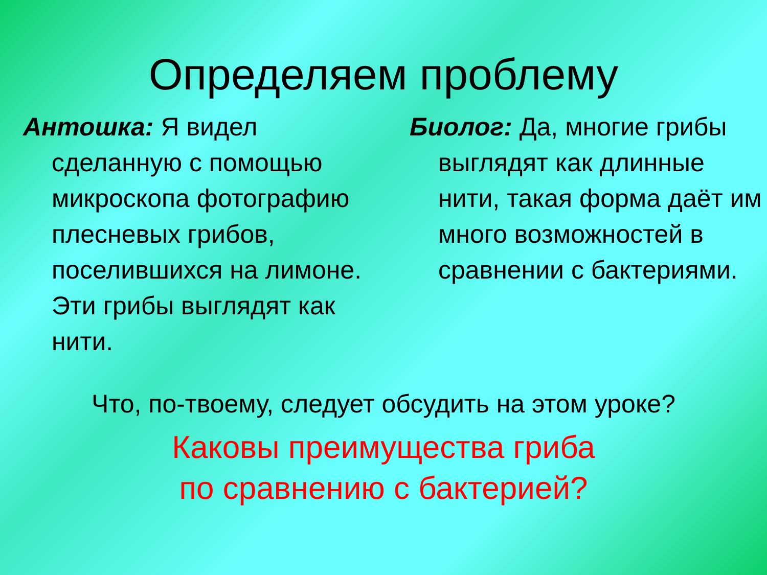Определяем проблему
Антошка: Я видел сделанную с помощью микроскопа фотографию плесневых грибов, поселившихся на лимоне. Эти грибы выглядят как нити.
Биолог: Да, многие грибы выглядят как длинные нити, такая форма даёт им много возможностей в сравнении с бактериями.
Что, по-твоему, следует обсудить на этом уроке?
Каковы преимущества гриба
по сравнению с бактерией?